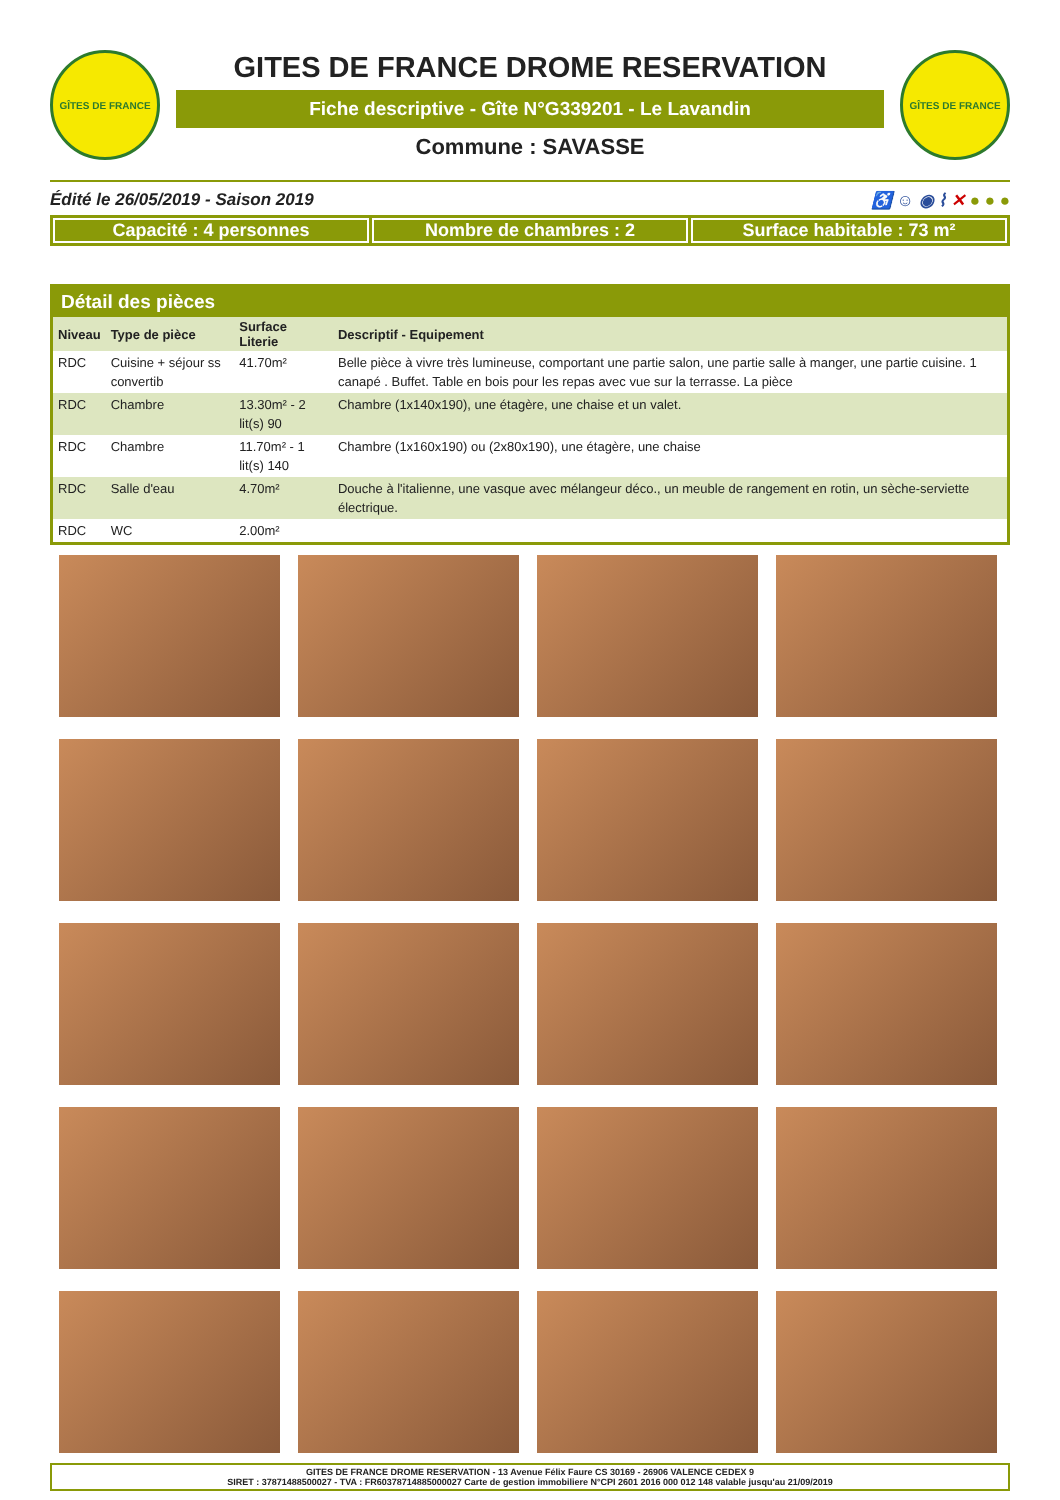GÎTES DE FRANCE
GITES DE FRANCE DROME RESERVATION
Fiche descriptive - Gîte N°G339201 - Le Lavandin
Commune : SAVASSE
GÎTES DE FRANCE
Édité le 26/05/2019 - Saison 2019 ♿ ☺ ◉ ⌇ ✕ ● ● ●
Capacité : 4 personnes Nombre de chambres : 2 Surface habitable : 73 m²
Détail des pièces
| Niveau | Type de pièce | Surface Literie | Descriptif - Equipement |
| --- | --- | --- | --- |
| RDC | Cuisine + séjour ss convertib | 41.70m² | Belle pièce à vivre très lumineuse, comportant une partie salon, une partie salle à manger, une partie cuisine. 1 canapé . Buffet. Table en bois pour les repas avec vue sur la terrasse. La pièce |
| RDC | Chambre | 13.30m² - 2 lit(s) 90 | Chambre (1x140x190), une étagère, une chaise et un valet. |
| RDC | Chambre | 11.70m² - 1 lit(s) 140 | Chambre (1x160x190) ou (2x80x190), une étagère, une chaise |
| RDC | Salle d'eau | 4.70m² | Douche à l'italienne, une vasque avec mélangeur déco., un meuble de rangement en rotin, un sèche-serviette électrique. |
| RDC | WC | 2.00m² | |
GITES DE FRANCE DROME RESERVATION - 13 Avenue Félix Faure CS 30169 - 26906 VALENCE CEDEX 9
SIRET : 37871488500027 - TVA : FR60378714885000027 Carte de gestion immobiliere N°CPI 2601 2016 000 012 148 valable jusqu'au 21/09/2019